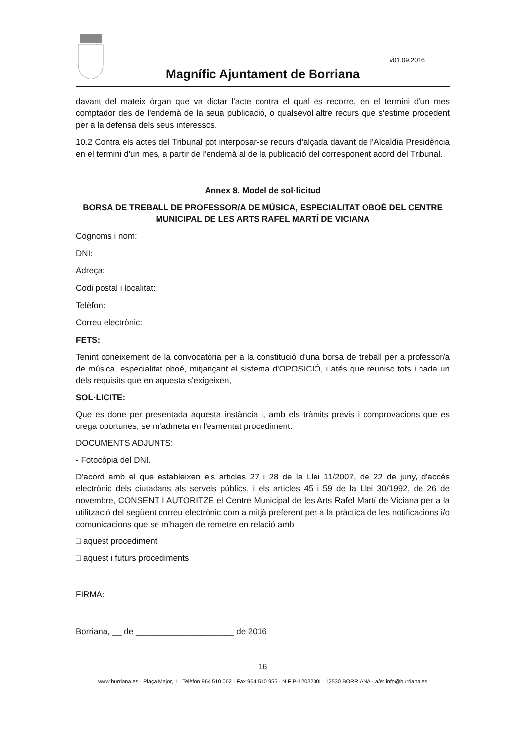v01.09.2016
Magnífic Ajuntament de Borriana
davant del mateix òrgan que va dictar l'acte contra el qual es recorre, en el termini d'un mes comptador des de l'endemà de la seua publicació, o qualsevol altre recurs que s'estime procedent per a la defensa dels seus interessos.
10.2 Contra els actes del Tribunal pot interposar-se recurs d'alçada davant de l'Alcaldia Presidència en el termini d'un mes, a partir de l'endemà al de la publicació del corresponent acord del Tribunal.
Annex 8. Model de sol·licitud
BORSA DE TREBALL DE PROFESSOR/A DE MÚSICA, ESPECIALITAT OBOÉ DEL CENTRE MUNICIPAL DE LES ARTS RAFEL MARTÍ DE VICIANA
Cognoms i nom:
DNI:
Adreça:
Codi postal i localitat:
Telèfon:
Correu electrònic:
FETS:
Tenint coneixement de la convocatòria per a la constitució d'una borsa de treball per a professor/a de música, especialitat oboé, mitjançant el sistema d'OPOSICIÓ, i atés que reunisc tots i cada un dels requisits que en aquesta s'exigeixen,
SOL·LICITE:
Que es done per presentada aquesta instància i, amb els tràmits previs i comprovacions que es crega oportunes, se m'admeta en l'esmentat procediment.
DOCUMENTS ADJUNTS:
- Fotocòpia del DNI.
D'acord amb el que estableixen els articles 27 i 28 de la Llei 11/2007, de 22 de juny, d'accés electrònic dels ciutadans als serveis públics, i els articles 45 i 59 de la Llei 30/1992, de 26 de novembre, CONSENT I AUTORITZE el Centre Municipal de les Arts Rafel Martí de Viciana per a la utilització del següent correu electrònic com a mitjà preferent per a la pràctica de les notificacions i/o comunicacions que se m'hagen de remetre en relació amb
□ aquest procediment
□ aquest i futurs procediments
FIRMA:
Borriana, __ de _____________________ de 2016
16
www.burriana.es · Plaça Major, 1 · Telèfon 964 510 062 · Fax 964 510 955 · NIF P-1203200I · 12530 BORRIANA · a/e: info@burriana.es